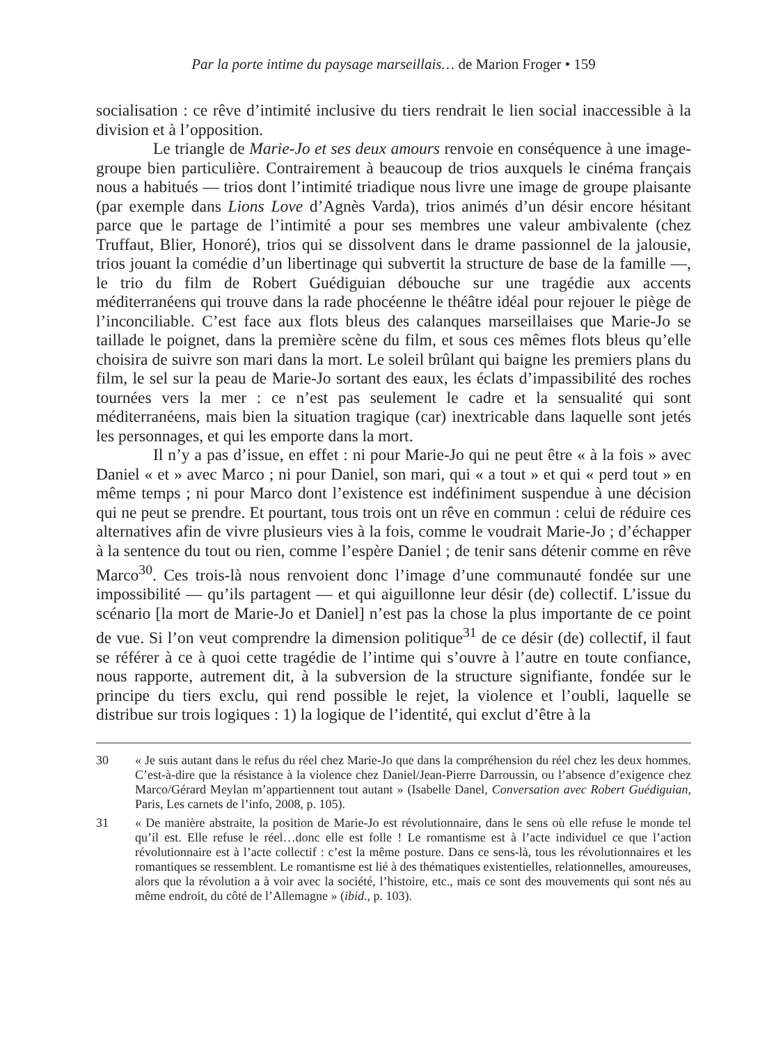Par la porte intime du paysage marseillais… de Marion Froger • 159
socialisation : ce rêve d’intimité inclusive du tiers rendrait le lien social inaccessible à la division et à l’opposition.
Le triangle de Marie-Jo et ses deux amours renvoie en conséquence à une image-groupe bien particulière. Contrairement à beaucoup de trios auxquels le cinéma français nous a habitués — trios dont l’intimité triadique nous livre une image de groupe plaisante (par exemple dans Lions Love d’Agnès Varda), trios animés d’un désir encore hésitant parce que le partage de l’intimité a pour ses membres une valeur ambivalente (chez Truffaut, Blier, Honoré), trios qui se dissolvent dans le drame passionnel de la jalousie, trios jouant la comédie d’un libertinage qui subvertit la structure de base de la famille —, le trio du film de Robert Guédiguian débouche sur une tragédie aux accents méditerranéens qui trouve dans la rade phocéenne le théâtre idéal pour rejouer le piège de l’inconciliable. C’est face aux flots bleus des calanques marseillaises que Marie-Jo se taillade le poignet, dans la première scène du film, et sous ces mêmes flots bleus qu’elle choisira de suivre son mari dans la mort. Le soleil brûlant qui baigne les premiers plans du film, le sel sur la peau de Marie-Jo sortant des eaux, les éclats d’impassibilité des roches tournées vers la mer : ce n’est pas seulement le cadre et la sensualité qui sont méditerranéens, mais bien la situation tragique (car) inextricable dans laquelle sont jetés les personnages, et qui les emporte dans la mort.
Il n’y a pas d’issue, en effet : ni pour Marie-Jo qui ne peut être « à la fois » avec Daniel « et » avec Marco ; ni pour Daniel, son mari, qui « a tout » et qui « perd tout » en même temps ; ni pour Marco dont l’existence est indéfiniment suspendue à une décision qui ne peut se prendre. Et pourtant, tous trois ont un rêve en commun : celui de réduire ces alternatives afin de vivre plusieurs vies à la fois, comme le voudrait Marie-Jo ; d’échapper à la sentence du tout ou rien, comme l’espère Daniel ; de tenir sans détenir comme en rêve Marco<sup>30</sup>. Ces trois-là nous renvoient donc l’image d’une communauté fondée sur une impossibilité — qu’ils partagent — et qui aiguillonne leur désir (de) collectif. L’issue du scénario [la mort de Marie-Jo et Daniel] n’est pas la chose la plus importante de ce point de vue. Si l’on veut comprendre la dimension politique<sup>31</sup> de ce désir (de) collectif, il faut se référer à ce à quoi cette tragédie de l’intime qui s’ouvre à l’autre en toute confiance, nous rapporte, autrement dit, à la subversion de la structure signifiante, fondée sur le principe du tiers exclu, qui rend possible le rejet, la violence et l’oubli, laquelle se distribue sur trois logiques : 1) la logique de l’identité, qui exclut d’être à la
30 « Je suis autant dans le refus du réel chez Marie-Jo que dans la compréhension du réel chez les deux hommes. C’est-à-dire que la résistance à la violence chez Daniel/Jean-Pierre Darroussin, ou l’absence d’exigence chez Marco/Gérard Meylan m’appartiennent tout autant » (Isabelle Danel, Conversation avec Robert Guédiguian, Paris, Les carnets de l’info, 2008, p. 105).
31 « De manière abstraite, la position de Marie-Jo est révolutionnaire, dans le sens où elle refuse le monde tel qu’il est. Elle refuse le réel…donc elle est folle ! Le romantisme est à l’acte individuel ce que l’action révolutionnaire est à l’acte collectif : c’est la même posture. Dans ce sens-là, tous les révolutionnaires et les romantiques se ressemblent. Le romantisme est lié à des thématiques existentielles, relationnelles, amoureuses, alors que la révolution a à voir avec la société, l’histoire, etc., mais ce sont des mouvements qui sont nés au même endroit, du côté de l’Allemagne » (ibid., p. 103).